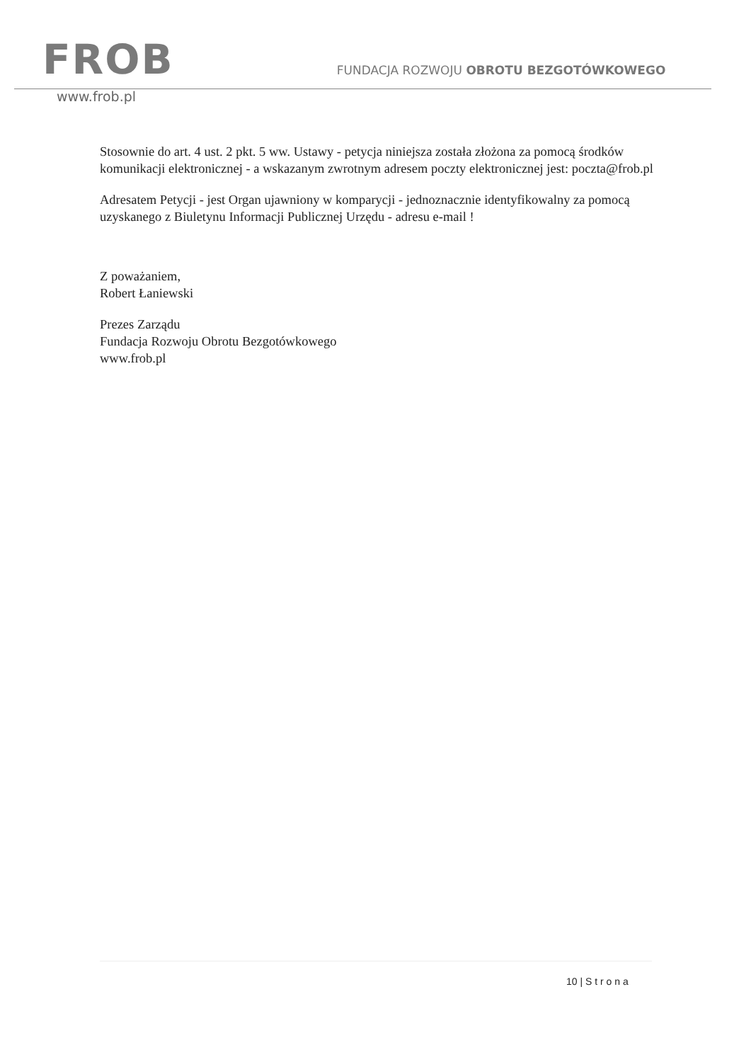FROB
FUNDACJA ROZWOJU OBROTU BEZGOTÓWKOWEGO
www.frob.pl
Stosownie do art. 4 ust. 2 pkt. 5 ww. Ustawy - petycja niniejsza została złożona za pomocą środków komunikacji elektronicznej - a wskazanym zwrotnym adresem poczty elektronicznej jest: poczta@frob.pl
Adresatem Petycji - jest Organ ujawniony w komparycji - jednoznacznie identyfikowalny za pomocą uzyskanego z Biuletynu Informacji Publicznej Urzędu - adresu e-mail !
Z poważaniem,
Robert Łaniewski
Prezes Zarządu
Fundacja Rozwoju Obrotu Bezgotówkowego
www.frob.pl
10 | S t r o n a